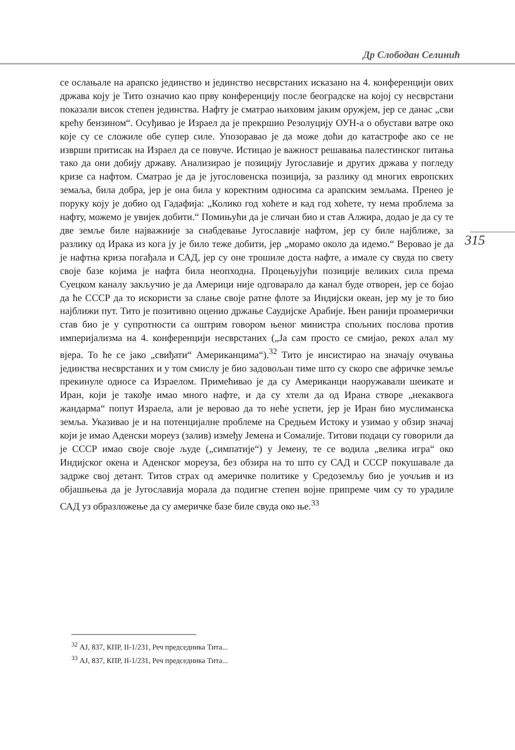Др Слободан Селинић
се ослањале на арапско јединство и јединство несврстаних исказано на 4. конференцији ових држава коју је Тито означио као прву конференцију после београдске на којој су несврстани показали висок степен јединства. Нафту је сматрао њиховим јаким оружјем, јер се данас „сви крећу бензином“. Осуђивао је Израел да је прекршио Резолуцију ОУН-а о обустави ватре око које су се сложиле обе супер силе. Упозоравао је да може доћи до катастрофе ако се не изврши притисак на Израел да се повуче. Истицао је важност решавања палестинског питања тако да они добију државу. Анализирао је позицију Југославије и других држава у погледу кризе са нафтом. Сматрао је да је југословенска позиција, за разлику од многих европских земаља, била добра, јер је она била у коректним односима са арапским земљама. Пренео је поруку коју је добио од Гадафија: „Колико год хоћете и кад год хоћете, ту нема проблема за нафту, можемо је увијек добити.“ Помињући да је сличан био и став Алжира, додао је да су те две земље биле најважније за снабдевање Југославије нафтом, јер су биле најближе, за разлику од Ирака из кога ју је било теже добити, јер „морамо около да идемо.“ Веровао је да је нафтна криза погађала и САД, јер су оне трошиле доста нафте, а имале су свуда по свету своје базе којима је нафта била неопходна. Процењујући позиције великих сила према Суецком каналу закључио је да Америци није одговарало да канал буде отворен, јер се бојао да ће СССР да то искористи за слање своје ратне флоте за Индијски океан, јер му је то био најближи пут. Тито је позитивно оценио држање Саудијске Арабије. Њен ранији проамерички став био је у супротности са оштрим говором њеног министра спољних послова против империјализма на 4. конференцији несврстаних („Ја сам просто се смијао, рекох алал му вјера. То ће се јако „свиђати“ Американцима“).<sup>32</sup> Тито је инсистирао на значају очувања јединства несврстаних и у том смислу је био задовољан тиме што су скоро све афричке земље прекинуле односе са Израелом. Примећивао је да су Американци наоружавали шеикате и Иран, који је такође имао много нафте, и да су хтели да од Ирана створе „некаквога жандарма“ попут Израела, али је веровао да то неће успети, јер је Иран био муслиманска земља. Указивао је и на потенцијалне проблеме на Средњем Истоку и узимао у обзир значај који је имао Аденски мореуз (залив) између Јемена и Сомалије. Титови подаци су говорили да је СССР имао своје своје људе („симпатије“) у Јемену, те се водила „велика игра“ око Индијског окена и Аденског мореуза, без обзира на то што су САД и СССР покушавале да задрже свој детант. Титов страх од америчке политике у Средоземљу био је уочљив и из објашњења да је Југославија морала да подигне степен војне припреме чим су то урадиле САД уз образложење да су америчке базе биле свуда око ње.<sup>33</sup>
315
<sup>32</sup> АЈ, 837, КПР, II-1/231, Реч председника Тита...
<sup>33</sup> АЈ, 837, КПР, II-1/231, Реч председника Тита...